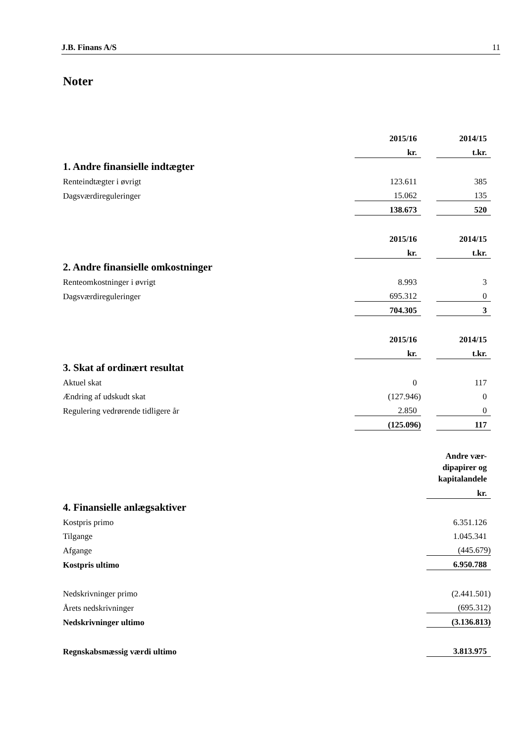J.B. Finans A/S 11
Noter
| | 2015/16 | | 2014/15 |
| | kr. | | t.kr. |
| 1. Andre finansielle indtægter | | | |
| Renteindtægter i øvrigt | 123.611 | | 385 |
| Dagsværdireguleringer | 15.062 | | 135 |
| | 138.673 | | 520 |
| | 2015/16 | | 2014/15 |
| | kr. | | t.kr. |
| 2. Andre finansielle omkostninger | | | |
| Renteomkostninger i øvrigt | 8.993 | | 3 |
| Dagsværdireguleringer | 695.312 | | 0 |
| | 704.305 | | 3 |
| | 2015/16 | | 2014/15 |
| | kr. | | t.kr. |
| 3. Skat af ordinært resultat | | | |
| Aktuel skat | 0 | | 117 |
| Ændring af udskudt skat | (127.946) | | 0 |
| Regulering vedrørende tidligere år | 2.850 | | 0 |
| | (125.096) | | 117 |
| | Andre vær- dipapirer og kapitalandele |
| | kr. |
| 4. Finansielle anlægsaktiver | |
| Kostpris primo | 6.351.126 |
| Tilgange | 1.045.341 |
| Afgange | (445.679) |
| Kostpris ultimo | 6.950.788 |
| Nedskrivninger primo | (2.441.501) |
| Årets nedskrivninger | (695.312) |
| Nedskrivninger ultimo | (3.136.813) |
| Regnskabsmæssig værdi ultimo | 3.813.975 |